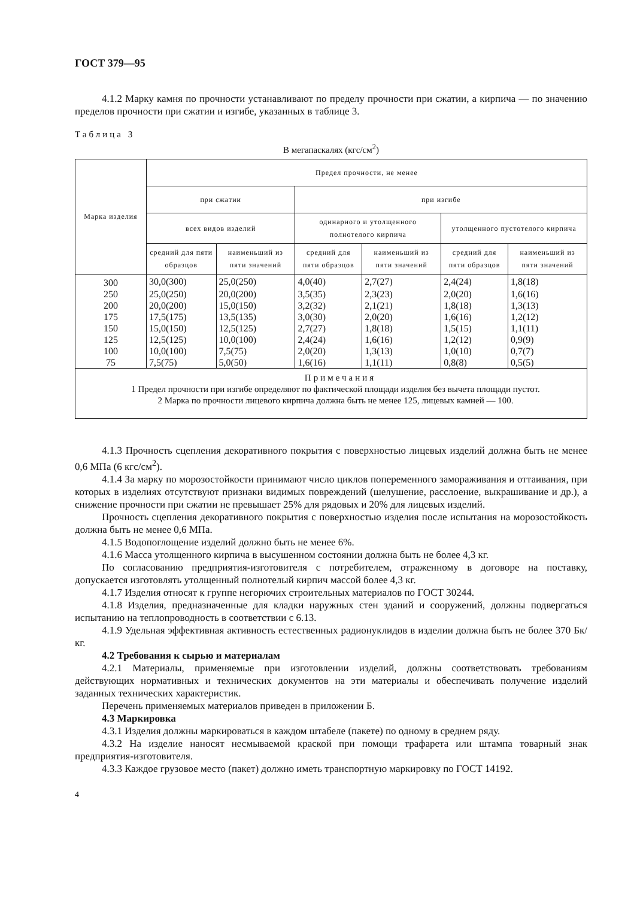ГОСТ 379—95
4.1.2 Марку камня по прочности устанавливают по пределу прочности при сжатии, а кирпича — по значению пределов прочности при сжатии и изгибе, указанных в таблице 3.
Таблица 3
В мегапаскалях (кгс/см<sup>2</sup>)
| Марка изделия | Предел прочности, не менее | | | | | |
| --- | --- | --- | --- | --- | --- | --- |
| | при сжатии | | при изгибе | | | |
| | всех видов изделий | | одинарного и утолщенного полнотелого кирпича | | утолщенного пустотелого кирпича | |
| | средний для пяти образцов | наименьший из пяти значений | средний для пяти образцов | наименьший из пяти значений | средний для пяти образцов | наименьший из пяти значений |
| 300 | 30,0(300) | 25,0(250) | 4,0(40) | 2,7(27) | 2,4(24) | 1,8(18) |
| 250 | 25,0(250) | 20,0(200) | 3,5(35) | 2,3(23) | 2,0(20) | 1,6(16) |
| 200 | 20,0(200) | 15,0(150) | 3,2(32) | 2,1(21) | 1,8(18) | 1,3(13) |
| 175 | 17,5(175) | 13,5(135) | 3,0(30) | 2,0(20) | 1,6(16) | 1,2(12) |
| 150 | 15,0(150) | 12,5(125) | 2,7(27) | 1,8(18) | 1,5(15) | 1,1(11) |
| 125 | 12,5(125) | 10,0(100) | 2,4(24) | 1,6(16) | 1,2(12) | 0,9(9) |
| 100 | 10,0(100) | 7,5(75) | 2,0(20) | 1,3(13) | 1,0(10) | 0,7(7) |
| 75 | 7,5(75) | 5,0(50) | 1,6(16) | 1,1(11) | 0,8(8) | 0,5(5) |
| Примечания 1 Предел прочности при изгибе определяют по фактической площади изделия без вычета площади пустот. 2 Марка по прочности лицевого кирпича должна быть не менее 125, лицевых камней — 100. | | | | | | |
4.1.3 Прочность сцепления декоративного покрытия с поверхностью лицевых изделий должна быть не менее 0,6 МПа (6 кгс/см<sup>2</sup>).
4.1.4 За марку по морозостойкости принимают число циклов попеременного замораживания и оттаивания, при которых в изделиях отсутствуют признаки видимых повреждений (шелушение, расслоение, выкрашивание и др.), а снижение прочности при сжатии не превышает 25% для рядовых и 20% для лицевых изделий.
Прочность сцепления декоративного покрытия с поверхностью изделия после испытания на морозостойкость должна быть не менее 0,6 МПа.
4.1.5 Водопоглощение изделий должно быть не менее 6%.
4.1.6 Масса утолщенного кирпича в высушенном состоянии должна быть не более 4,3 кг.
По согласованию предприятия-изготовителя с потребителем, отраженному в договоре на поставку, допускается изготовлять утолщенный полнотелый кирпич массой более 4,3 кг.
4.1.7 Изделия относят к группе негорючих строительных материалов по ГОСТ 30244.
4.1.8 Изделия, предназначенные для кладки наружных стен зданий и сооружений, должны подвергаться испытанию на теплопроводность в соответствии с 6.13.
4.1.9 Удельная эффективная активность естественных радионуклидов в изделии должна быть не более 370 Бк/кг.
4.2 Требования к сырью и материалам
4.2.1 Материалы, применяемые при изготовлении изделий, должны соответствовать требованиям действующих нормативных и технических документов на эти материалы и обеспечивать получение изделий заданных технических характеристик.
Перечень применяемых материалов приведен в приложении Б.
4.3 Маркировка
4.3.1 Изделия должны маркироваться в каждом штабеле (пакете) по одному в среднем ряду.
4.3.2 На изделие наносят несмываемой краской при помощи трафарета или штампа товарный знак предприятия-изготовителя.
4.3.3 Каждое грузовое место (пакет) должно иметь транспортную маркировку по ГОСТ 14192.
4